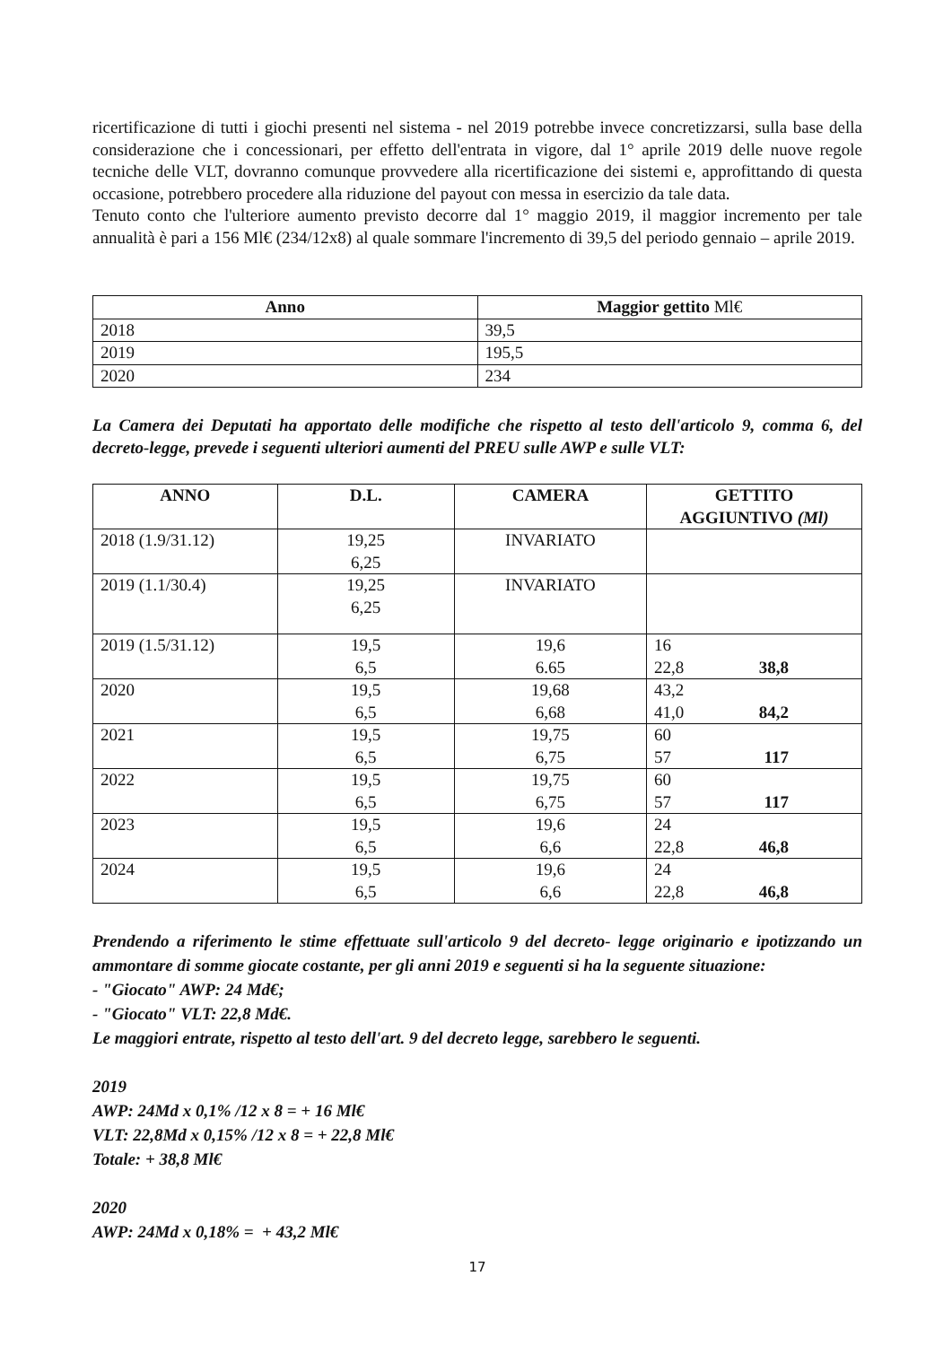ricertificazione di tutti i giochi presenti nel sistema - nel 2019 potrebbe invece concretizzarsi, sulla base della considerazione che i concessionari, per effetto dell'entrata in vigore, dal 1° aprile 2019 delle nuove regole tecniche delle VLT, dovranno comunque provvedere alla ricertificazione dei sistemi e, approfittando di questa occasione, potrebbero procedere alla riduzione del payout con messa in esercizio da tale data.
Tenuto conto che l'ulteriore aumento previsto decorre dal 1° maggio 2019, il maggior incremento per tale annualità è pari a 156 Ml€ (234/12x8) al quale sommare l'incremento di 39,5 del periodo gennaio – aprile 2019.
| Anno | Maggior gettito Ml€ |
| --- | --- |
| 2018 | 39,5 |
| 2019 | 195,5 |
| 2020 | 234 |
La Camera dei Deputati ha apportato delle modifiche che rispetto al testo dell'articolo 9, comma 6, del decreto-legge, prevede i seguenti ulteriori aumenti del PREU sulle AWP e sulle VLT:
| ANNO | D.L. | CAMERA | GETTITO AGGIUNTIVO (Ml) |
| --- | --- | --- | --- |
| 2018 (1.9/31.12) | 19,25 6,25 | INVARIATO | |
| 2019 (1.1/30.4) | 19,25 6,25 | INVARIATO | |
| 2019 (1.5/31.12) | 19,5 6,5 | 19,6 6.65 | 16 22,8 38,8 |
| 2020 | 19,5 6,5 | 19,68 6,68 | 43,2 41,0 84,2 |
| 2021 | 19,5 6,5 | 19,75 6,75 | 60 57 117 |
| 2022 | 19,5 6,5 | 19,75 6,75 | 60 57 117 |
| 2023 | 19,5 6,5 | 19,6 6,6 | 24 22,8 46,8 |
| 2024 | 19,5 6,5 | 19,6 6,6 | 24 22,8 46,8 |
Prendendo a riferimento le stime effettuate sull'articolo 9 del decreto- legge originario e ipotizzando un ammontare di somme giocate costante, per gli anni 2019 e seguenti si ha la seguente situazione:
- "Giocato" AWP: 24 Md€;
- "Giocato" VLT: 22,8 Md€.
Le maggiori entrate, rispetto al testo dell'art. 9 del decreto legge, sarebbero le seguenti.
2019
AWP: 24Md x 0,1% /12 x 8 = + 16 Ml€
VLT: 22,8Md x 0,15% /12 x 8 = + 22,8 Ml€
Totale: + 38,8 Ml€
2020
AWP: 24Md x 0,18% = + 43,2 Ml€
17